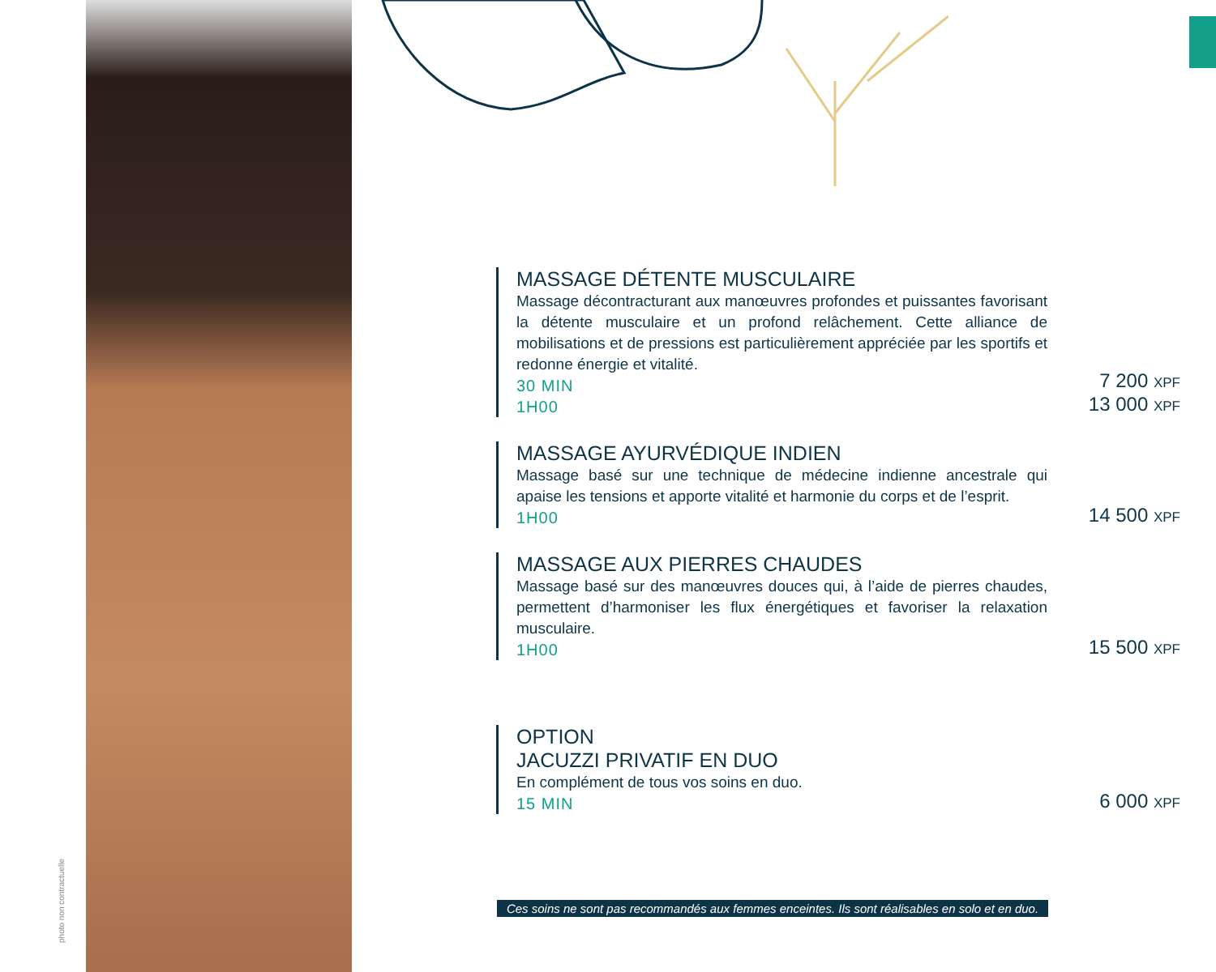photo non contractuelle
MASSAGE DÉTENTE MUSCULAIRE
Massage décontracturant aux manœuvres profondes et puissantes favorisant la détente musculaire et un profond relâchement. Cette alliance de mobilisations et de pressions est particulièrement appréciée par les sportifs et redonne énergie et vitalité.
30 MIN
1H00
7 200 XPF
13 000 XPF
MASSAGE AYURVÉDIQUE INDIEN
Massage basé sur une technique de médecine indienne ancestrale qui apaise les tensions et apporte vitalité et harmonie du corps et de l’esprit.
1H00
14 500 XPF
MASSAGE AUX PIERRES CHAUDES
Massage basé sur des manœuvres douces qui, à l’aide de pierres chaudes, permettent d’harmoniser les flux énergétiques et favoriser la relaxation musculaire.
1H00
15 500 XPF
OPTION
JACUZZI PRIVATIF EN DUO
En complément de tous vos soins en duo.
15 MIN
6 000 XPF
Ces soins ne sont pas recommandés aux femmes enceintes. Ils sont réalisables en solo et en duo.